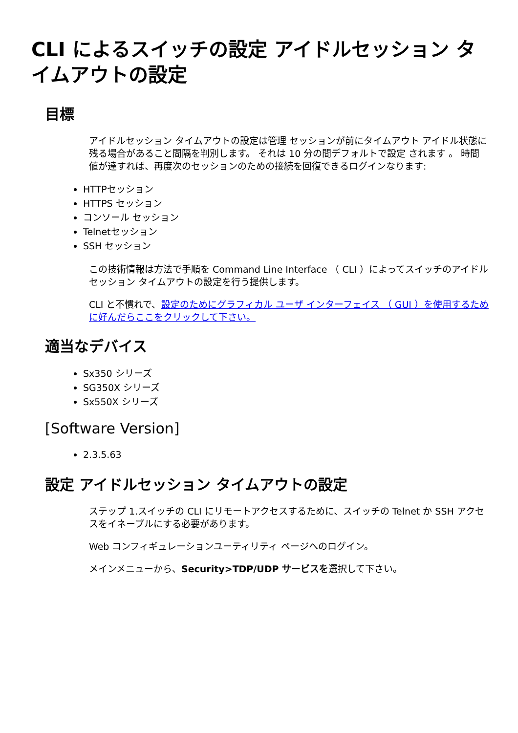CLI によるスイッチの設定 アイドルセッション タイムアウトの設定
目標
アイドルセッション タイムアウトの設定は管理 セッションが前にタイムアウト アイドル状態に残る場合があること間隔を判別します。 それは 10 分の間デフォルトで設定 されます 。 時間値が達すれば、再度次のセッションのための接続を回復できるログインなります:
HTTPセッション
HTTPS セッション
コンソール セッション
Telnetセッション
SSH セッション
この技術情報は方法で手順を Command Line Interface （ CLI ）によってスイッチのアイドルセッション タイムアウトの設定を行う提供します。
CLI と不慣れで、設定のためにグラフィカル ユーザ インターフェイス （ GUI ）を使用するために好んだらここをクリックして下さい。
適当なデバイス
Sx350 シリーズ
SG350X シリーズ
Sx550X シリーズ
[Software Version]
2.3.5.63
設定 アイドルセッション タイムアウトの設定
ステップ 1.スイッチの CLI にリモートアクセスするために、スイッチの Telnet か SSH アクセスをイネーブルにする必要があります。
Web コンフィギュレーションユーティリティ ページへのログイン。
メインメニューから、Security>TDP/UDP サービスを選択して下さい。